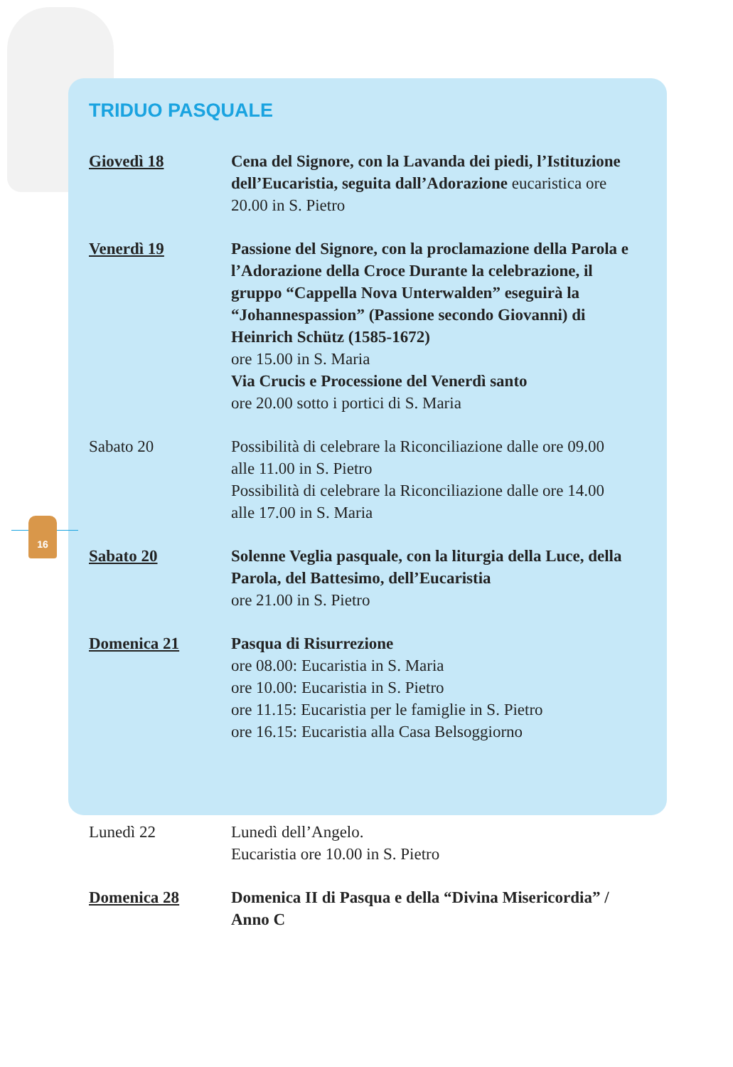16
TRIDUO PASQUALE
Giovedì 18 Cena del Signore, con la Lavanda dei piedi, l’Istituzione dell’Eucaristia, seguita dall’Adorazione eucaristica ore 20.00 in S. Pietro
Venerdì 19 Passione del Signore, con la proclamazione della Parola e l’Adorazione della Croce Durante la celebrazione, il gruppo “Cappella Nova Unterwalden” eseguirà la “Johannespassion” (Passione secondo Giovanni) di Heinrich Schütz (1585-1672)
ore 15.00 in S. Maria
Via Crucis e Processione del Venerdì santo
ore 20.00 sotto i portici di S. Maria
Sabato 20 Possibilità di celebrare la Riconciliazione dalle ore 09.00 alle 11.00 in S. Pietro
Possibilità di celebrare la Riconciliazione dalle ore 14.00 alle 17.00 in S. Maria
Sabato 20 Solenne Veglia pasquale, con la liturgia della Luce, della Parola, del Battesimo, dell’Eucaristia
ore 21.00 in S. Pietro
Domenica 21 Pasqua di Risurrezione
ore 08.00: Eucaristia in S. Maria
ore 10.00: Eucaristia in S. Pietro
ore 11.15: Eucaristia per le famiglie in S. Pietro
ore 16.15: Eucaristia alla Casa Belsoggiorno
Lunedì 22 Lunedì dell’Angelo.
Eucaristia ore 10.00 in S. Pietro
Domenica 28 Domenica II di Pasqua e della “Divina Misericordia” / Anno C